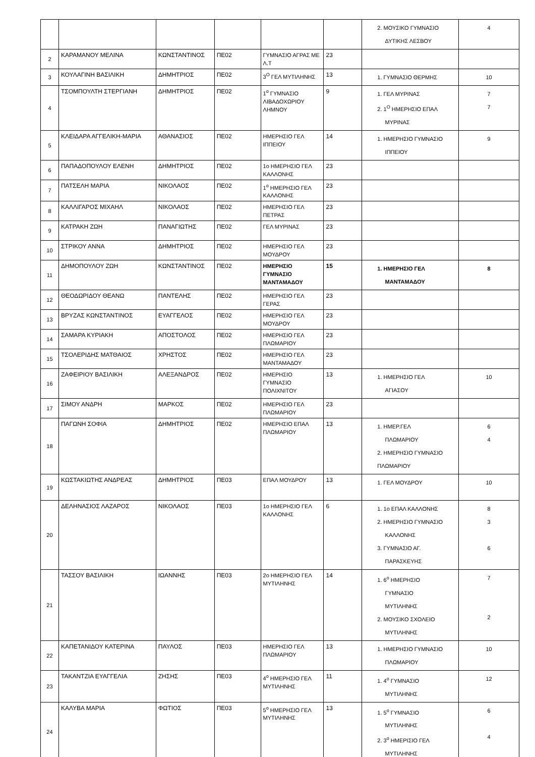| | | | | | | 2. ΜΟΥΣΙΚΟ ΓΥΜΝΑΣΙΟ ΔΥΤΙΚΗΣ ΛΕΣΒΟΥ | 4 |
| 2 | ΚΑΡΑΜΑΝΟΥ ΜΕΛΙΝΑ | ΚΩΝΣΤΑΝΤΙΝΟΣ | ΠΕ02 | ΓΥΜΝΑΣΙΟ ΑΓΡΑΣ ΜΕ Λ.Τ | 23 | | |
| 3 | ΚΟΥΛΑΓΙΝΗ ΒΑΣΙΛΙΚΗ | ΔΗΜΗΤΡΙΟΣ | ΠΕ02 | 3<sup>Ο</sup> ΓΕΛ ΜΥΤΙΛΗΝΗΣ | 13 | 1. ΓΥΜΝΑΣΙΟ ΘΕΡΜΗΣ | 10 |
| 4 | ΤΣΟΜΠΟΥΛΤΗ ΣΤΕΡΓΙΑΝΗ | ΔΗΜΗΤΡΙΟΣ | ΠΕ02 | 1<sup>ο</sup> ΓΥΜΝΑΣΙΟ ΛΙΒΑΔΟΧΩΡΙΟΥ ΛΗΜΝΟΥ | 9 | 1. ΓΕΛ ΜΥΡΙΝΑΣ 2. 1<sup>Ο</sup> ΗΜΕΡΗΣΙΟ ΕΠΑΛ ΜΥΡΙΝΑΣ | 7 7 |
| 5 | ΚΛΕΙΔΑΡΑ ΑΓΓΕΛΙΚΗ-ΜΑΡΙΑ | ΑΘΑΝΑΣΙΟΣ | ΠΕ02 | ΗΜΕΡΗΣΙΟ ΓΕΛ ΙΠΠΕΙΟΥ | 14 | 1. ΗΜΕΡΗΣΙΟ ΓΥΜΝΑΣΙΟ ΙΠΠΕΙΟΥ | 9 |
| 6 | ΠΑΠΑΔΟΠΟΥΛΟΥ ΕΛΕΝΗ | ΔΗΜΗΤΡΙΟΣ | ΠΕ02 | 1ο ΗΜΕΡΗΣΙΟ ΓΕΛ ΚΑΛΛΟΝΗΣ | 23 | | |
| 7 | ΠΑΤΣΕΛΗ ΜΑΡΙΑ | ΝΙΚΟΛΑΟΣ | ΠΕ02 | 1<sup>ο</sup> ΗΜΕΡΗΣΙΟ ΓΕΛ ΚΑΛΛΟΝΗΣ | 23 | | |
| 8 | ΚΑΛΛΙΓΑΡΟΣ ΜΙΧΑΗΛ | ΝΙΚΟΛΑΟΣ | ΠΕ02 | ΗΜΕΡΗΣΙΟ ΓΕΛ ΠΕΤΡΑΣ | 23 | | |
| 9 | ΚΑΤΡΑΚΗ ΖΩΗ | ΠΑΝΑΓΙΩΤΗΣ | ΠΕ02 | ΓΕΛ ΜΥΡΙΝΑΣ | 23 | | |
| 10 | ΣΤΡΙΚΟΥ ΑΝΝΑ | ΔΗΜΗΤΡΙΟΣ | ΠΕ02 | ΗΜΕΡΗΣΙΟ ΓΕΛ ΜΟΥΔΡΟΥ | 23 | | |
| 11 | ΔΗΜΟΠΟΥΛΟΥ ΖΩΗ | ΚΩΝΣΤΑΝΤΙΝΟΣ | ΠΕ02 | ΗΜΕΡΗΣΙΟ ΓΥΜΝΑΣΙΟ ΜΑΝΤΑΜΑΔΟΥ | 15 | 1. ΗΜΕΡΗΣΙΟ ΓΕΛ ΜΑΝΤΑΜΑΔΟΥ | 8 |
| 12 | ΘΕΟΔΩΡΙΔΟΥ ΘΕΑΝΩ | ΠΑΝΤΕΛΗΣ | ΠΕ02 | ΗΜΕΡΗΣΙΟ ΓΕΛ ΓΕΡΑΣ | 23 | | |
| 13 | ΒΡΥΖΑΣ ΚΩΝΣΤΑΝΤΙΝΟΣ | ΕΥΑΓΓΕΛΟΣ | ΠΕ02 | ΗΜΕΡΗΣΙΟ ΓΕΛ ΜΟΥΔΡΟΥ | 23 | | |
| 14 | ΣΑΜΑΡΑ ΚΥΡΙΑΚΗ | ΑΠΟΣΤΟΛΟΣ | ΠΕ02 | ΗΜΕΡΗΣΙΟ ΓΕΛ ΠΛΩΜΑΡΙΟΥ | 23 | | |
| 15 | ΤΣΟΛΕΡΙΔΗΣ ΜΑΤΘΑΙΟΣ | ΧΡΗΣΤΟΣ | ΠΕ02 | ΗΜΕΡΗΣΙΟ ΓΕΛ ΜΑΝΤΑΜΑΔΟΥ | 23 | | |
| 16 | ΖΑΦΕΙΡΙΟΥ ΒΑΣΙΛΙΚΗ | ΑΛΕΞΑΝΔΡΟΣ | ΠΕ02 | ΗΜΕΡΗΣΙΟ ΓΥΜΝΑΣΙΟ ΠΟΛΙΧΝΙΤΟΥ | 13 | 1. ΗΜΕΡΗΣΙΟ ΓΕΛ ΑΓΙΑΣΟΥ | 10 |
| 17 | ΣΙΜΟΥ ΑΝΔΡΗ | ΜΑΡΚΟΣ | ΠΕ02 | ΗΜΕΡΗΣΙΟ ΓΕΛ ΠΛΩΜΑΡΙΟΥ | 23 | | |
| 18 | ΠΑΓΩΝΗ ΣΟΦΙΑ | ΔΗΜΗΤΡΙΟΣ | ΠΕ02 | ΗΜΕΡΗΣΙΟ ΕΠΑΛ ΠΛΩΜΑΡΙΟΥ | 13 | 1. ΗΜΕΡ.ΓΕΛ ΠΛΩΜΑΡΙΟΥ 2. ΗΜΕΡΗΣΙΟ ΓΥΜΝΑΣΙΟ ΠΛΩΜΑΡΙΟΥ | 6 4 |
| 19 | ΚΩΣΤΑΚΙΩΤΗΣ ΑΝΔΡΕΑΣ | ΔΗΜΗΤΡΙΟΣ | ΠΕ03 | ΕΠΑΛ ΜΟΥΔΡΟΥ | 13 | 1. ΓΕΛ ΜΟΥΔΡΟΥ | 10 |
| 20 | ΔΕΛΗΝΑΣΙΟΣ ΛΑΖΑΡΟΣ | ΝΙΚΟΛΑΟΣ | ΠΕ03 | 1ο ΗΜΕΡΗΣΙΟ ΓΕΛ ΚΑΛΛΟΝΗΣ | 6 | 1. 1ο ΕΠΑΛ ΚΑΛΛΟΝΗΣ 2. ΗΜΕΡΗΣΙΟ ΓΥΜΝΑΣΙΟ ΚΑΛΛΟΝΗΣ 3. ΓΥΜΝΑΣΙΟ ΑΓ. ΠΑΡΑΣΚΕΥΗΣ | 8 3 6 |
| 21 | ΤΑΣΣΟΥ ΒΑΣΙΛΙΚΗ | ΙΩΑΝΝΗΣ | ΠΕ03 | 2ο ΗΜΕΡΗΣΙΟ ΓΕΛ ΜΥΤΙΛΗΝΗΣ | 14 | 1. 6<sup>ο</sup> ΗΜΕΡΗΣΙΟ ΓΥΜΝΑΣΙΟ ΜΥΤΙΛΗΝΗΣ 2. ΜΟΥΣΙΚΟ ΣΧΟΛΕΙΟ ΜΥΤΙΛΗΝΗΣ | 7 2 |
| 22 | ΚΑΠΕΤΑΝΙΔΟΥ ΚΑΤΕΡΙΝΑ | ΠΑΥΛΟΣ | ΠΕ03 | ΗΜΕΡΗΣΙΟ ΓΕΛ ΠΛΩΜΑΡΙΟΥ | 13 | 1. ΗΜΕΡΗΣΙΟ ΓΥΜΝΑΣΙΟ ΠΛΩΜΑΡΙΟΥ | 10 |
| 23 | ΤΑΚΑΝΤΖΙΑ ΕΥΑΓΓΕΛΙΑ | ΖΗΣΗΣ | ΠΕ03 | 4<sup>ο</sup> ΗΜΕΡΗΣΙΟ ΓΕΛ ΜΥΤΙΛΗΝΗΣ | 11 | 1. 4<sup>ο</sup> ΓΥΜΝΑΣΙΟ ΜΥΤΙΛΗΝΗΣ | 12 |
| 24 | ΚΑΛΥΒΑ ΜΑΡΙΑ | ΦΩΤΙΟΣ | ΠΕ03 | 5<sup>ο</sup> ΗΜΕΡΗΣΙΟ ΓΕΛ ΜΥΤΙΛΗΝΗΣ | 13 | 1. 5<sup>ο</sup> ΓΥΜΝΑΣΙΟ ΜΥΤΙΛΗΝΗΣ 2. 3<sup>ο</sup> ΗΜΕΡΙΣΙΟ ΓΕΛ ΜΥΤΙΛΗΝΗΣ | 6 4 |